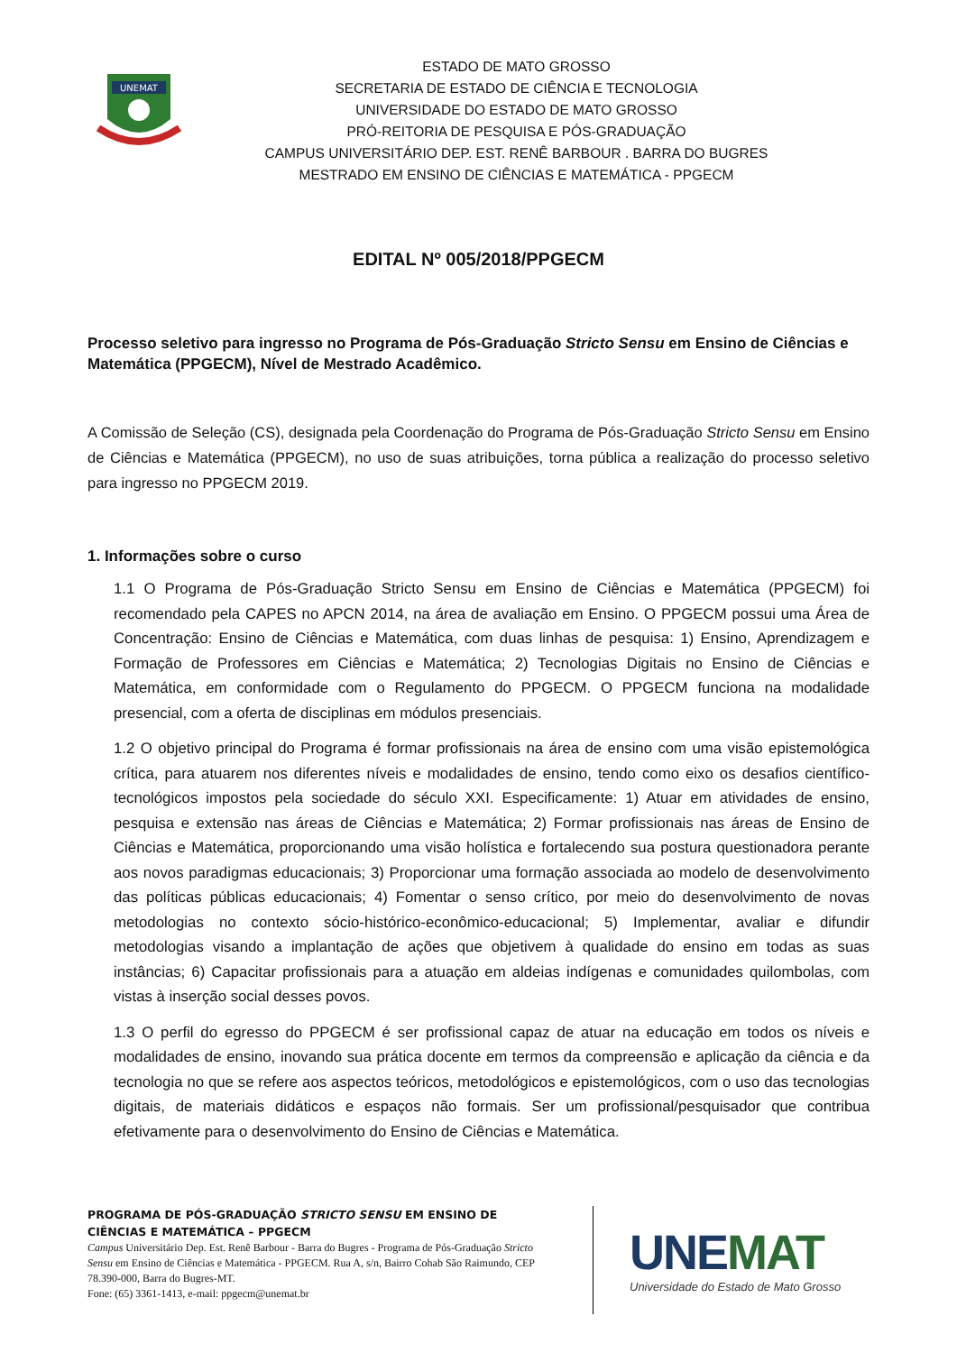UNEMAT
ESTADO DE MATO GROSSO
SECRETARIA DE ESTADO DE CIÊNCIA E TECNOLOGIA
UNIVERSIDADE DO ESTADO DE MATO GROSSO
PRÓ-REITORIA DE PESQUISA E PÓS-GRADUAÇÃO
CAMPUS UNIVERSITÁRIO DEP. EST. RENÊ BARBOUR . BARRA DO BUGRES
MESTRADO EM ENSINO DE CIÊNCIAS E MATEMÁTICA - PPGECM
EDITAL Nº 005/2018/PPGECM
Processo seletivo para ingresso no Programa de Pós-Graduação Stricto Sensu em Ensino de Ciências e Matemática (PPGECM), Nível de Mestrado Acadêmico.
A Comissão de Seleção (CS), designada pela Coordenação do Programa de Pós-Graduação Stricto Sensu em Ensino de Ciências e Matemática (PPGECM), no uso de suas atribuições, torna pública a realização do processo seletivo para ingresso no PPGECM 2019.
1. Informações sobre o curso
1.1 O Programa de Pós-Graduação Stricto Sensu em Ensino de Ciências e Matemática (PPGECM) foi recomendado pela CAPES no APCN 2014, na área de avaliação em Ensino. O PPGECM possui uma Área de Concentração: Ensino de Ciências e Matemática, com duas linhas de pesquisa: 1) Ensino, Aprendizagem e Formação de Professores em Ciências e Matemática; 2) Tecnologias Digitais no Ensino de Ciências e Matemática, em conformidade com o Regulamento do PPGECM. O PPGECM funciona na modalidade presencial, com a oferta de disciplinas em módulos presenciais.
1.2 O objetivo principal do Programa é formar profissionais na área de ensino com uma visão epistemológica crítica, para atuarem nos diferentes níveis e modalidades de ensino, tendo como eixo os desafios científico- tecnológicos impostos pela sociedade do século XXI. Especificamente: 1) Atuar em atividades de ensino, pesquisa e extensão nas áreas de Ciências e Matemática; 2) Formar profissionais nas áreas de Ensino de Ciências e Matemática, proporcionando uma visão holística e fortalecendo sua postura questionadora perante aos novos paradigmas educacionais; 3) Proporcionar uma formação associada ao modelo de desenvolvimento das políticas públicas educacionais; 4) Fomentar o senso crítico, por meio do desenvolvimento de novas metodologias no contexto sócio-histórico-econômico-educacional; 5) Implementar, avaliar e difundir metodologias visando a implantação de ações que objetivem à qualidade do ensino em todas as suas instâncias; 6) Capacitar profissionais para a atuação em aldeias indígenas e comunidades quilombolas, com vistas à inserção social desses povos.
1.3 O perfil do egresso do PPGECM é ser profissional capaz de atuar na educação em todos os níveis e modalidades de ensino, inovando sua prática docente em termos da compreensão e aplicação da ciência e da tecnologia no que se refere aos aspectos teóricos, metodológicos e epistemológicos, com o uso das tecnologias digitais, de materiais didáticos e espaços não formais. Ser um profissional/pesquisador que contribua efetivamente para o desenvolvimento do Ensino de Ciências e Matemática.
PROGRAMA DE PÓS-GRADUAÇÃO STRICTO SENSU EM ENSINO DE CIÊNCIAS E MATEMÁTICA – PPGECM
Campus Universitário Dep. Est. Renê Barbour - Barra do Bugres - Programa de Pós-Graduação Stricto Sensu em Ensino de Ciências e Matemática - PPGECM. Rua A, s/n, Bairro Cohab São Raimundo, CEP 78.390-000, Barra do Bugres-MT.
Fone: (65) 3361-1413, e-mail: ppgecm@unemat.br
UNEMAT
Universidade do Estado de Mato Grosso